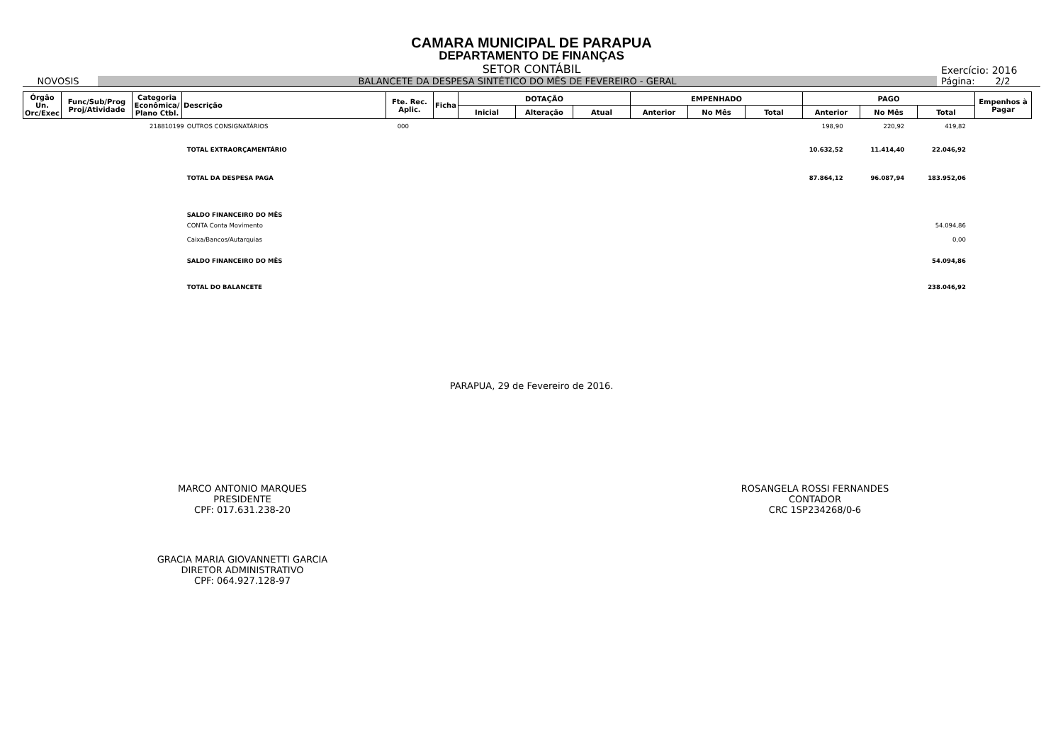CAMARA MUNICIPAL DE PARAPUA
DEPARTAMENTO DE FINANÇAS
SETOR CONTÁBIL
Exercício: 2016
NOVOSIS BALANCETE DA DESPESA SINTÉTICO DO MÊS DE FEVEREIRO - GERAL
Página: 2/2
| Órgão Un. Orc/Exec | Func/Sub/Prog Proj/Atividade | Categoria Econômica/ Plano Ctbl. | Descrição | Fte. Rec. Aplic. | Ficha | DOTAÇÃO | | | EMPENHADO | | | PAGO | | | Empenhos à Pagar |
| --- | --- | --- | --- | --- | --- | --- | --- | --- | --- | --- | --- | --- | --- | --- | --- |
| | | | | | | Inicial | Alteração | Atual | Anterior | No Mês | Total | Anterior | No Mês | Total | |
| 218810199 | OUTROS CONSIGNATÁRIOS | 000 | 198,90 | 220,92 | 419,82 | |
| | TOTAL EXTRAORÇAMENTÁRIO | | 10.632,52 | 11.414,40 | 22.046,92 | |
| | TOTAL DA DESPESA PAGA | | 87.864,12 | 96.087,94 | 183.952,06 | |
| | SALDO FINANCEIRO DO MÊS | | | | | |
| | CONTA Conta Movimento | | | | 54.094,86 | |
| | Caixa/Bancos/Autarquias | | | | 0,00 | |
| | SALDO FINANCEIRO DO MÊS | | | | 54.094,86 | |
| | TOTAL DO BALANCETE | | | | 238.046,92 | |
PARAPUA, 29 de Fevereiro de 2016.
MARCO ANTONIO MARQUES
PRESIDENTE
CPF: 017.631.238-20
ROSANGELA ROSSI FERNANDES
CONTADOR
CRC 1SP234268/0-6
GRACIA MARIA GIOVANNETTI GARCIA
DIRETOR ADMINISTRATIVO
CPF: 064.927.128-97